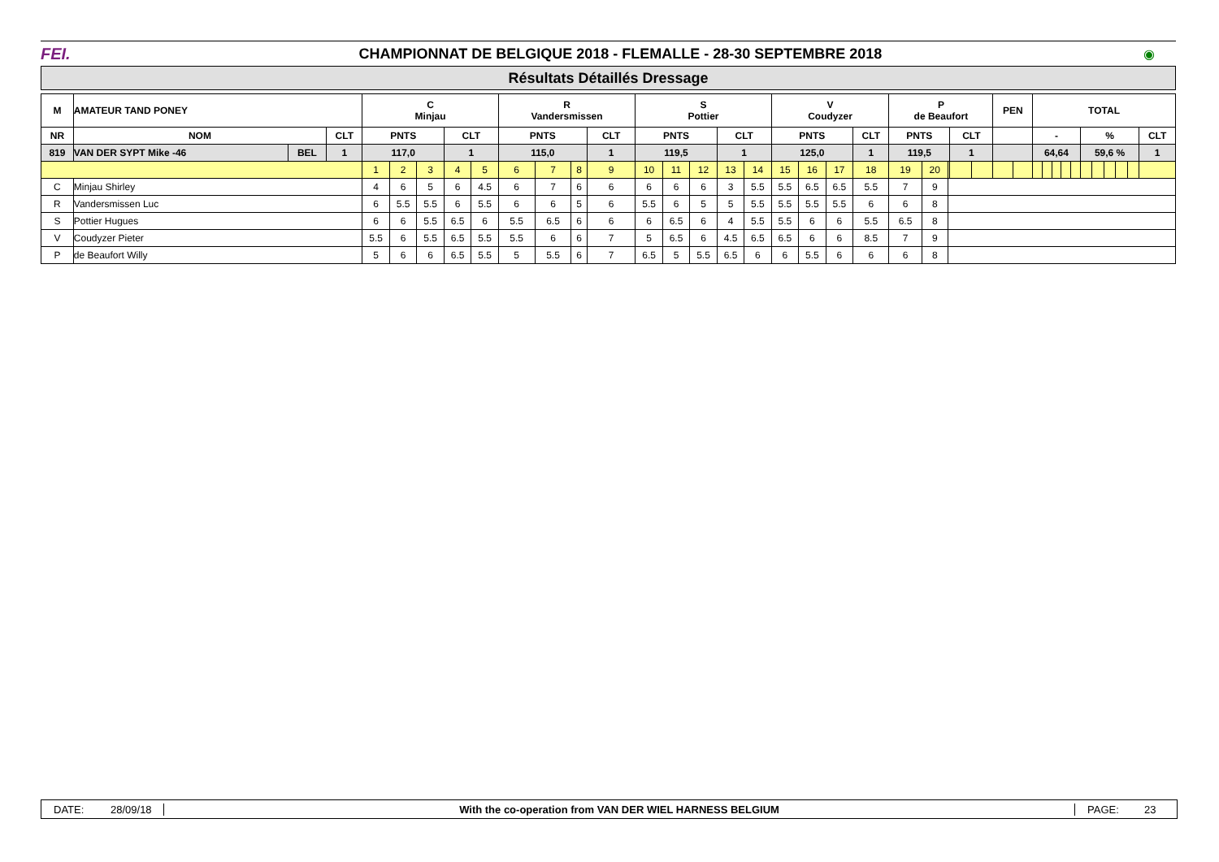FEI.
CHAMPIONNAT DE BELGIQUE 2018 - FLEMALLE - 28-30 SEPTEMBRE 2018
◉
Résultats Détaillés Dressage
| M | AMATEUR TAND PONEY | | | C Minjau | | | | | R Vandersmissen | | | | S Pottier | | | | | V Coudyzer | | | | P de Beaufort | | | | | PEN | | TOTAL | | | | | | | | | | |
| --- | --- | --- | --- | --- | --- | --- | --- | --- | --- | --- | --- | --- | --- | --- | --- | --- | --- | --- | --- | --- | --- | --- | --- | --- | --- | --- | --- | --- | --- | --- | --- | --- | --- | --- | --- | --- | --- | --- | --- |
| NR | NOM | | CLT | PNTS | | | CLT | | PNTS | | | CLT | PNTS | | | CLT | | PNTS | | | CLT | PNTS | | | CLT | | | | - | | | | | % | | | | | CLT |
| 819 | VAN DER SYPT Mike -46 | BEL | 1 | 117,0 | | | 1 | | 115,0 | | | 1 | 119,5 | | | 1 | | 125,0 | | | 1 | 119,5 | | | 1 | | | | 64,64 | | | | | 59,6 % | | | | | 1 |
| | | | | 1 | 2 | 3 | 4 | 5 | 6 | 7 | 8 | 9 | 10 | 11 | 12 | 13 | 14 | 15 | 16 | 17 | 18 | 19 | 20 | | | | | | | | | | | | | | | | |
| C | Minjau Shirley | | | 4 | 6 | 5 | 6 | 4.5 | 6 | 7 | 6 | 6 | 6 | 6 | 6 | 3 | 5.5 | 5.5 | 6.5 | 6.5 | 5.5 | 7 | 9 | | | | | | | | | | | | | | | | |
| R | Vandersmissen Luc | | | 6 | 5.5 | 5.5 | 6 | 5.5 | 6 | 6 | 5 | 6 | 5.5 | 6 | 5 | 5 | 5.5 | 5.5 | 5.5 | 5.5 | 6 | 6 | 8 | | | | | | | | | | | | | | | | |
| S | Pottier Hugues | | | 6 | 6 | 5.5 | 6.5 | 6 | 5.5 | 6.5 | 6 | 6 | 6 | 6.5 | 6 | 4 | 5.5 | 5.5 | 6 | 6 | 5.5 | 6.5 | 8 | | | | | | | | | | | | | | | | |
| V | Coudyzer Pieter | | | 5.5 | 6 | 5.5 | 6.5 | 5.5 | 5.5 | 6 | 6 | 7 | 5 | 6.5 | 6 | 4.5 | 6.5 | 6.5 | 6 | 6 | 8.5 | 7 | 9 | | | | | | | | | | | | | | | | |
| P | de Beaufort Willy | | | 5 | 6 | 6 | 6.5 | 5.5 | 5 | 5.5 | 6 | 7 | 6.5 | 5 | 5.5 | 6.5 | 6 | 6 | 5.5 | 6 | 6 | 6 | 8 | | | | | | | | | | | | | | | | |
DATE: 28/09/18 With the co-operation from VAN DER WIEL HARNESS BELGIUM PAGE: 23